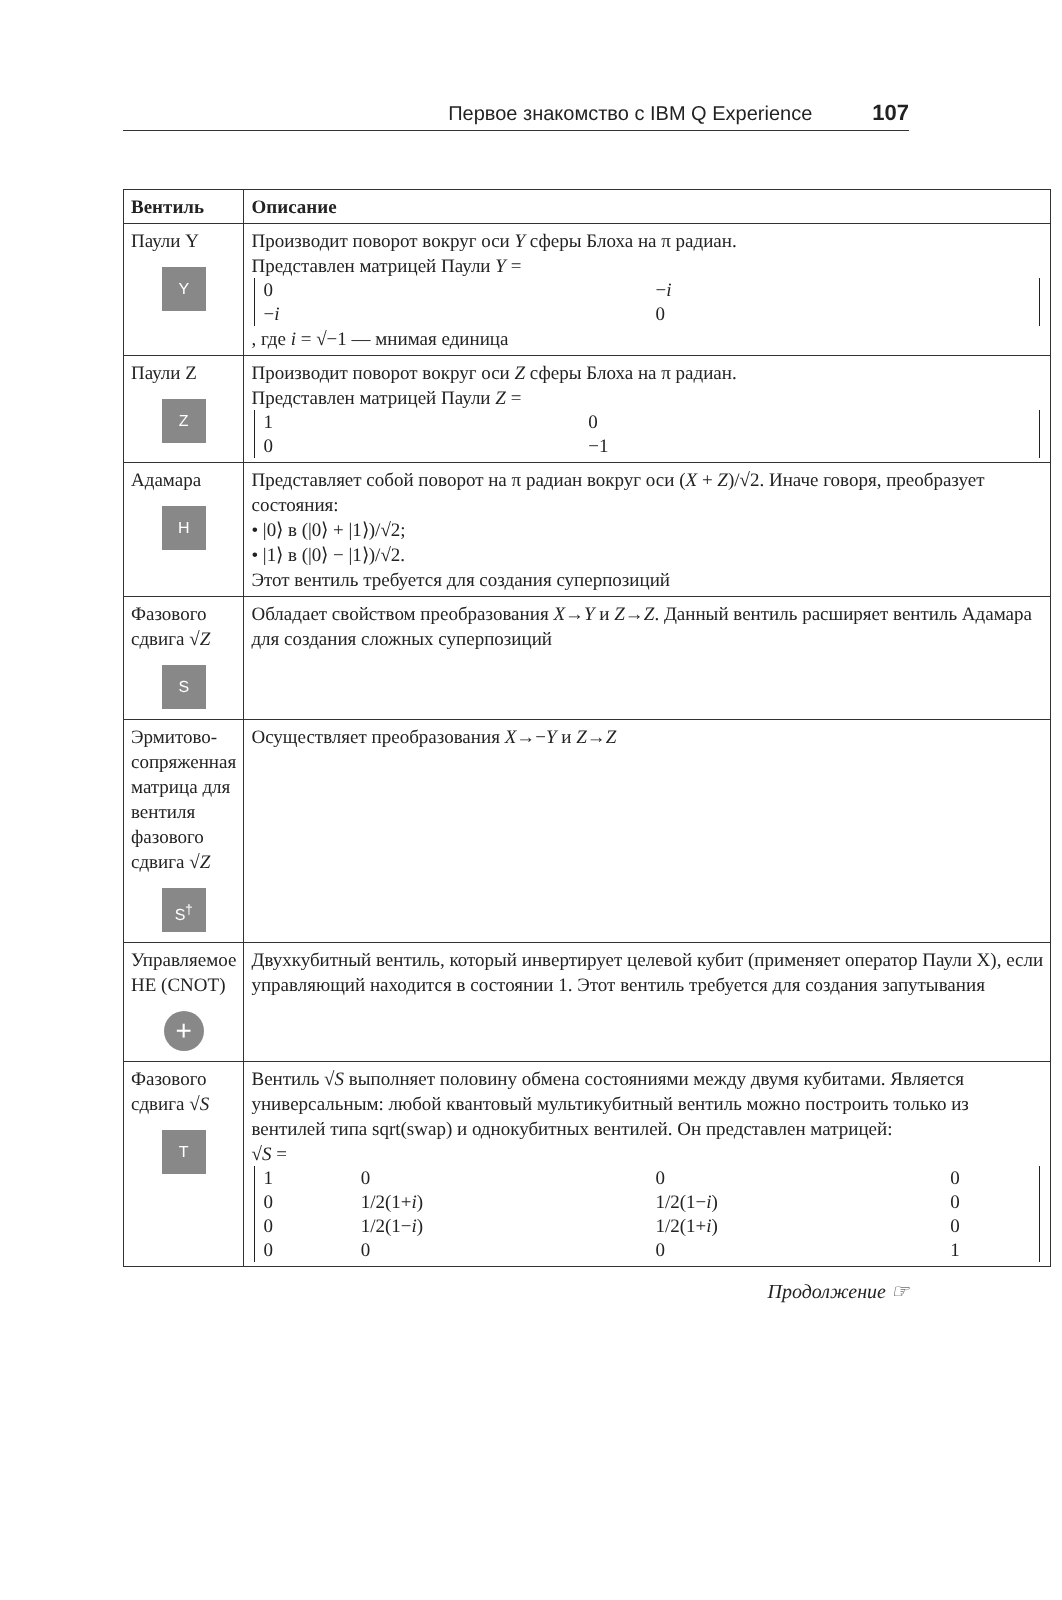Первое знакомство с IBM Q Experience 107
| Вентиль | Описание |
| --- | --- |
| Паули Y Y | Производит поворот вокруг оси Y сферы Блоха на π радиан. Представлен матрицей Паули Y = / 0 / − i / / − i / 0 / , где i = √−1 — мнимая единица |
| Паули Z Z | Производит поворот вокруг оси Z сферы Блоха на π радиан. Представлен матрицей Паули Z = / 1 / 0 / / 0 / −1 / |
| Адамара H | Представляет собой поворот на π радиан вокруг оси ( X + Z )/√2. Иначе говоря, преобразует состояния: • /0⟩ в (/0⟩ + /1⟩)/√2; • /1⟩ в (/0⟩ − /1⟩)/√2. Этот вентиль требуется для создания суперпозиций |
| Фазового сдвига √ Z S | Обладает свойством преобразования X → Y и Z → Z . Данный вентиль расширяет вентиль Адамара для создания сложных суперпозиций |
| Эрмитово-сопряженная матрица для вентиля фазового сдвига √ Z S<sup>†</sup> | Осуществляет преобразования X →− Y и Z → Z |
| Управляемое НЕ (CNOT) + | Двухкубитный вентиль, который инвертирует целевой кубит (применяет оператор Паули X), если управляющий находится в состоянии 1. Этот вентиль требуется для создания запутывания |
| Фазового сдвига √ S T | Вентиль √ S выполняет половину обмена состояниями между двумя кубитами. Является универсальным: любой квантовый мультикубитный вентиль можно построить только из вентилей типа sqrt(swap) и однокубитных вентилей. Он представлен матрицей: √ S = / 1 / 0 / 0 / 0 / / 0 / 1/2(1+ i ) / 1/2(1− i ) / 0 / / 0 / 1/2(1− i ) / 1/2(1+ i ) / 0 / / 0 / 0 / 0 / 1 / |
Продолжение ☞